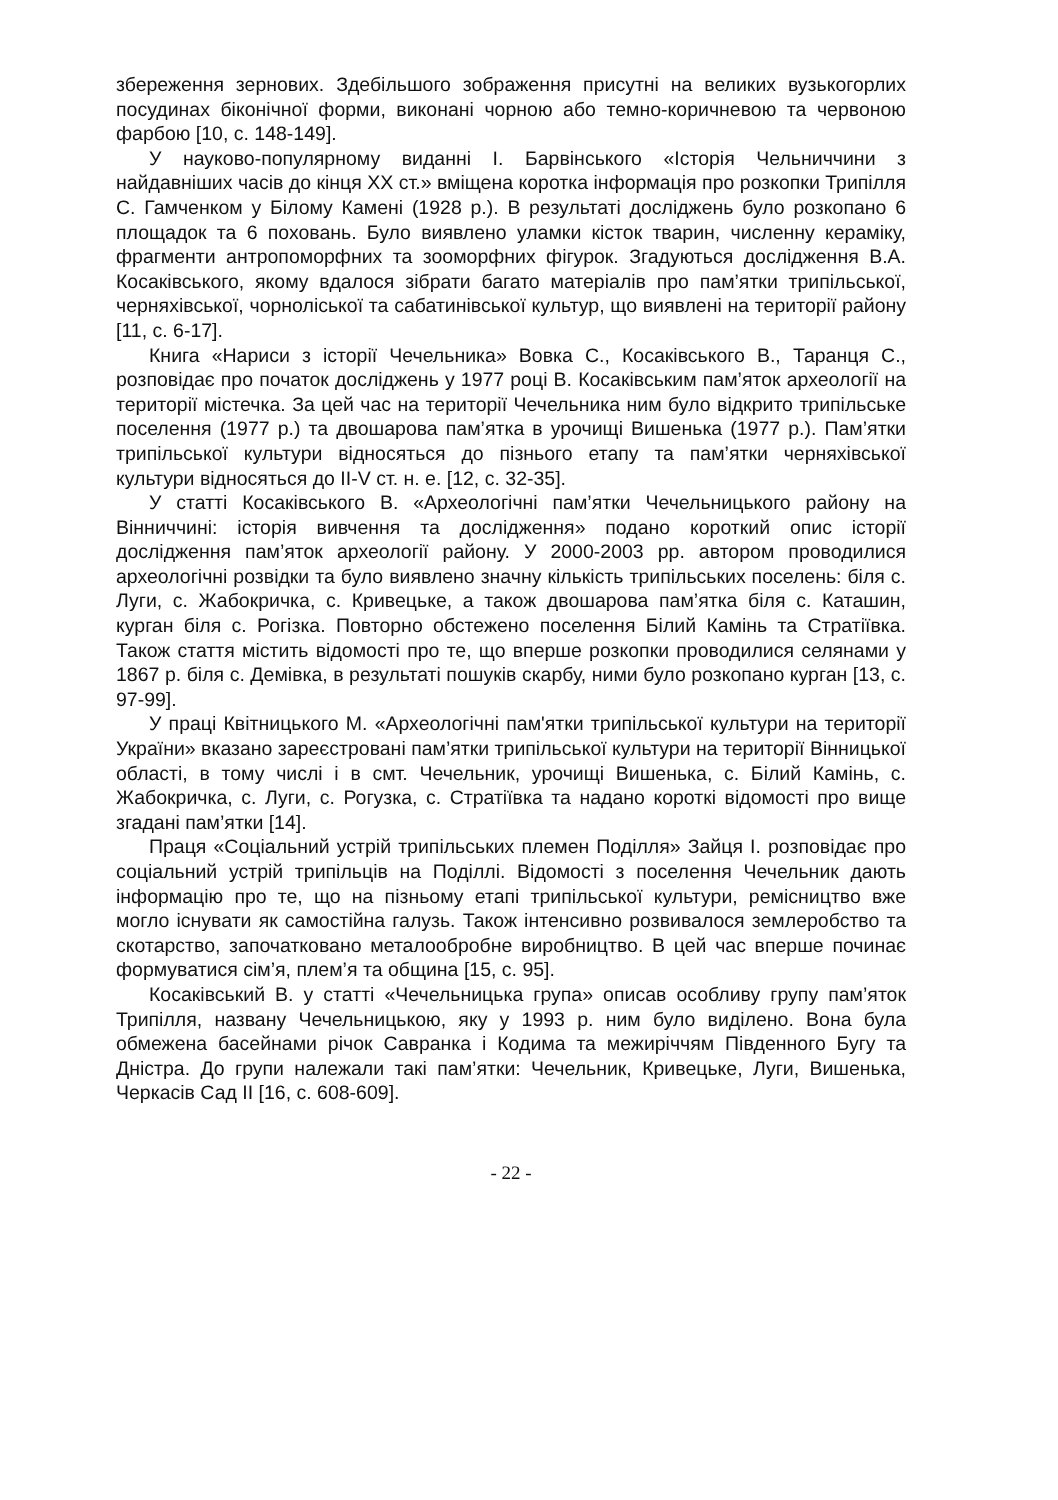збереження зернових. Здебільшого зображення присутні на великих вузькогорлих посудинах біконічної форми, виконані чорною або темно-коричневою та червоною фарбою [10, с. 148-149].
У науково-популярному виданні І. Барвінського «Історія Чельниччини з найдавніших часів до кінця ХХ ст.» вміщена коротка інформація про розкопки Трипілля С. Гамченком у Білому Камені (1928 р.). В результаті досліджень було розкопано 6 площадок та 6 поховань. Було виявлено уламки кісток тварин, численну кераміку, фрагменти антропоморфних та зооморфних фігурок. Згадуються дослідження В.А. Косаківського, якому вдалося зібрати багато матеріалів про пам’ятки трипільської, черняхівської, чорноліської та сабатинівської культур, що виявлені на території району [11, с. 6-17].
Книга «Нариси з історії Чечельника» Вовка С., Косаківського В., Таранця С., розповідає про початок досліджень у 1977 році В. Косаківським пам’яток археології на території містечка. За цей час на території Чечельника ним було відкрито трипільське поселення (1977 р.) та двошарова пам’ятка в урочищі Вишенька (1977 р.). Пам’ятки трипільської культури відносяться до пізнього етапу та пам’ятки черняхівської культури відносяться до II-V ст. н. е. [12, с. 32-35].
У статті Косаківського В. «Археологічні пам’ятки Чечельницького району на Вінниччині: історія вивчення та дослідження» подано короткий опис історії дослідження пам’яток археології району. У 2000-2003 рр. автором проводилися археологічні розвідки та було виявлено значну кількість трипільських поселень: біля с. Луги, с. Жабокричка, с. Кривецьке, а також двошарова пам’ятка біля с. Каташин, курган біля с. Рогізка. Повторно обстежено поселення Білий Камінь та Стратіївка. Також стаття містить відомості про те, що вперше розкопки проводилися селянами у 1867 р. біля с. Демівка, в результаті пошуків скарбу, ними було розкопано курган [13, с. 97-99].
У праці Квітницького М. «Археологічні пам'ятки трипільської культури на території України» вказано зареєстровані пам’ятки трипільської культури на території Вінницької області, в тому числі і в смт. Чечельник, урочищі Вишенька, с. Білий Камінь, с. Жабокричка, с. Луги, с. Рогузка, с. Стратіївка та надано короткі відомості про вище згадані пам’ятки [14].
Праця «Соціальний устрій трипільських племен Поділля» Зайця І. розповідає про соціальний устрій трипільців на Поділлі. Відомості з поселення Чечельник дають інформацію про те, що на пізньому етапі трипільської культури, ремісництво вже могло існувати як самостійна галузь. Також інтенсивно розвивалося землеробство та скотарство, започатковано металообробне виробництво. В цей час вперше починає формуватися сім’я, плем’я та община [15, с. 95].
Косаківський В. у статті «Чечельницька група» описав особливу групу пам’яток Трипілля, названу Чечельницькою, яку у 1993 р. ним було виділено. Вона була обмежена басейнами річок Савранка і Кодима та межиріччям Південного Бугу та Дністра. До групи належали такі пам’ятки: Чечельник, Кривецьке, Луги, Вишенька, Черкасів Сад II [16, с. 608-609].
- 22 -